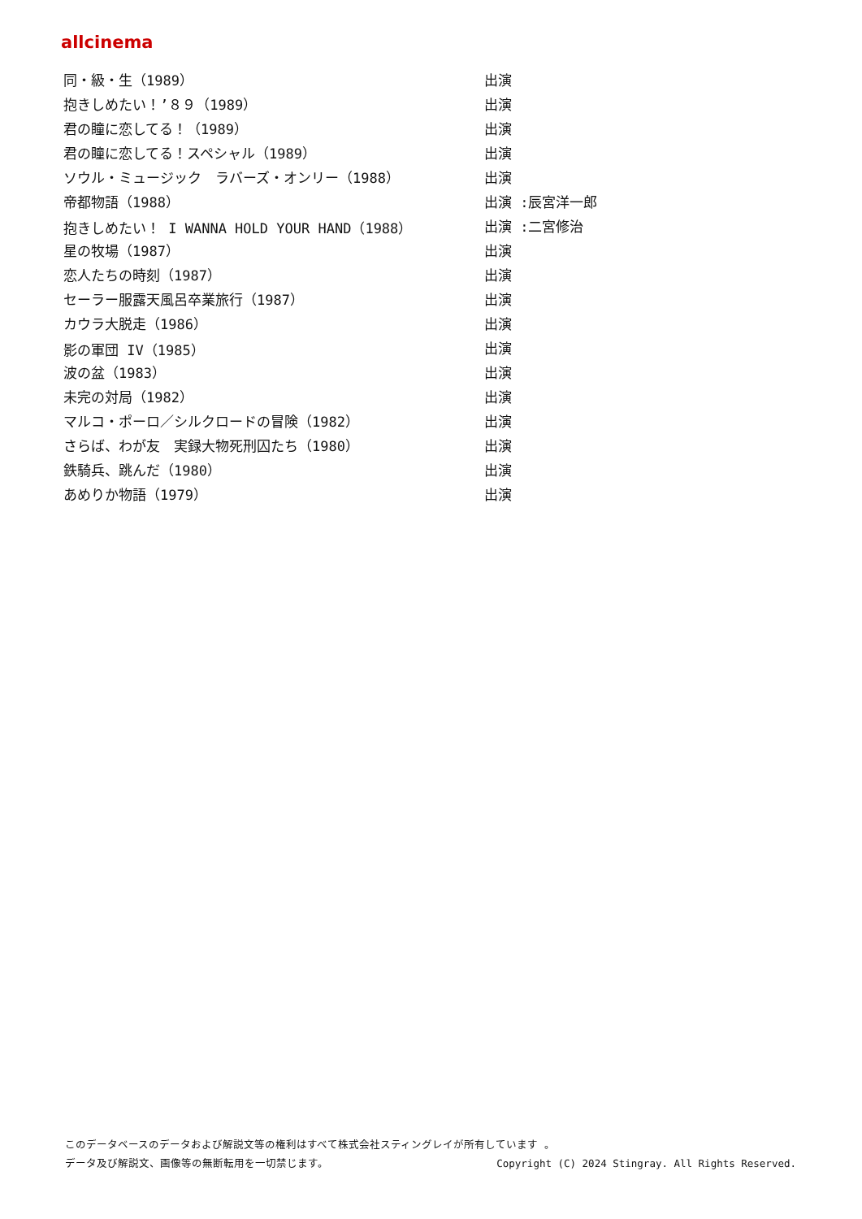allcinema
| 同・級・生（1989） | 出演 |
| 抱きしめたい！’８９（1989） | 出演 |
| 君の瞳に恋してる！（1989） | 出演 |
| 君の瞳に恋してる！スペシャル（1989） | 出演 |
| ソウル・ミュージック ラバーズ・オンリー（1988） | 出演 |
| 帝都物語（1988） | 出演 :辰宮洋一郎 |
| 抱きしめたい！ I WANNA HOLD YOUR HAND（1988） | 出演 :二宮修治 |
| 星の牧場（1987） | 出演 |
| 恋人たちの時刻（1987） | 出演 |
| セーラー服露天風呂卒業旅行（1987） | 出演 |
| カウラ大脱走（1986） | 出演 |
| 影の軍団 IV（1985） | 出演 |
| 波の盆（1983） | 出演 |
| 未完の対局（1982） | 出演 |
| マルコ・ポーロ／シルクロードの冒険（1982） | 出演 |
| さらば、わが友 実録大物死刑囚たち（1980） | 出演 |
| 鉄騎兵、跳んだ（1980） | 出演 |
| あめりか物語（1979） | 出演 |
このデータベースのデータおよび解説文等の権利はすべて株式会社スティングレイが所有しています 。
データ及び解説文、画像等の無断転用を一切禁じます。 Copyright (C) 2024 Stingray. All Rights Reserved.